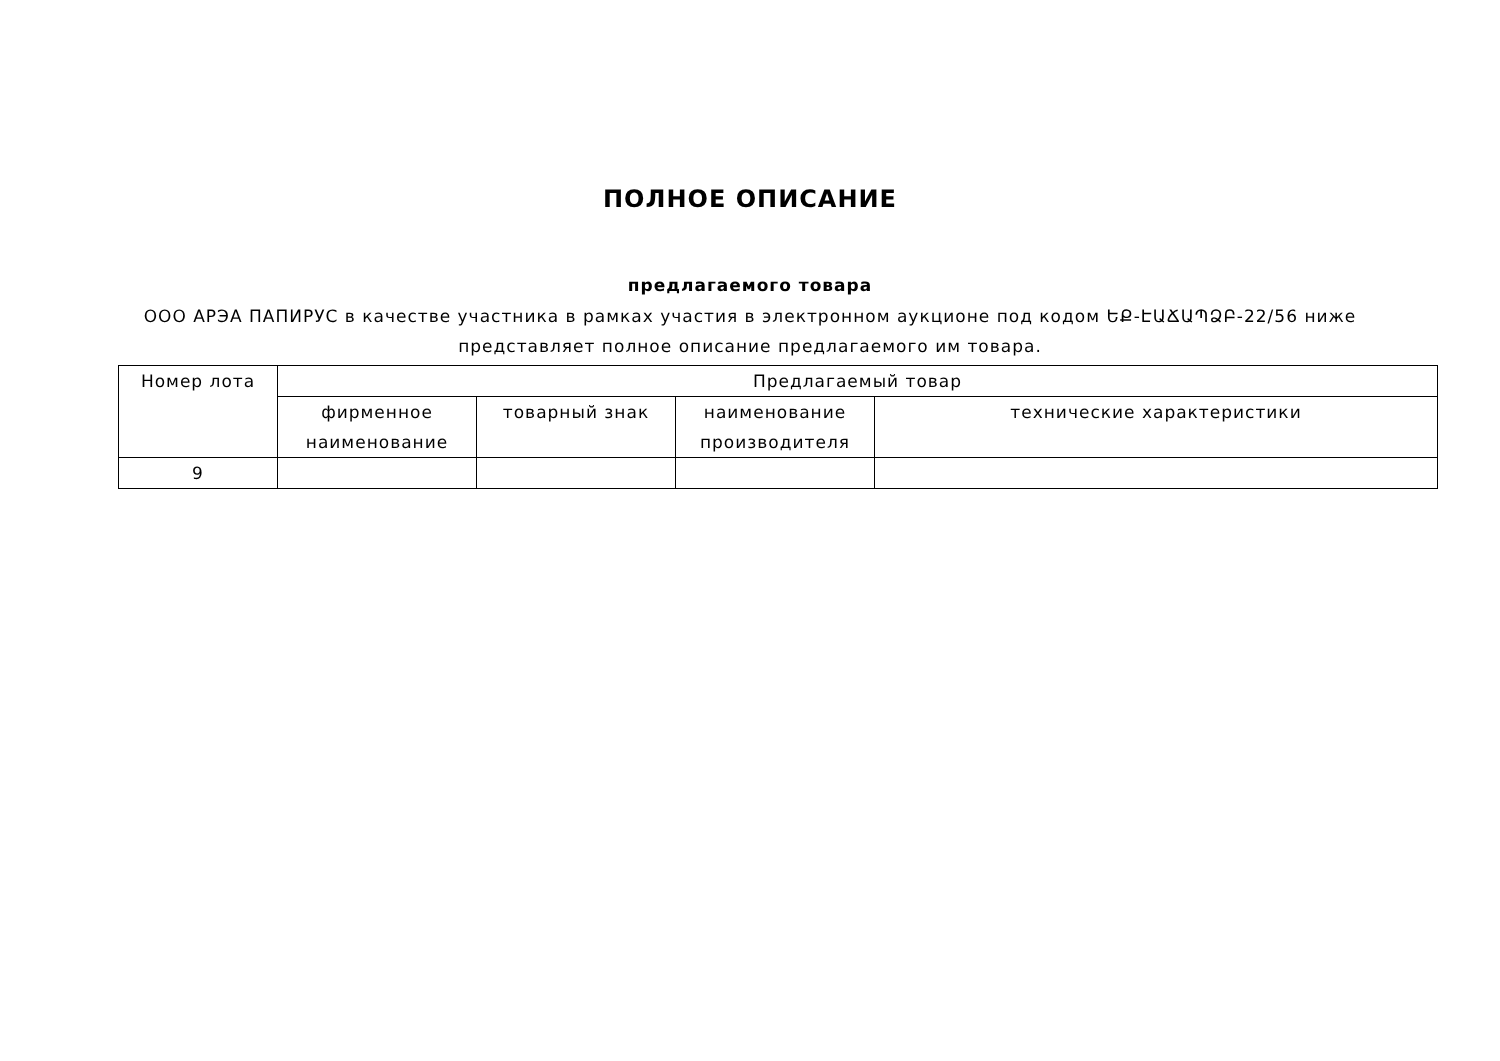ПОЛНОЕ ОПИСАНИЕ
предлагаемого товара
ООО АРЭА ПАПИРУС в качестве участника в рамках участия в электронном аукционе под кодом ԵՔ-ԷԱՃԱՊՁԲ-22/56 ниже представляет полное описание предлагаемого им товара.
| Номер лота | Предлагаемый товар | | | |
| --- | --- | --- | --- | --- |
| | фирменное наименование | товарный знак | наименование производителя | технические характеристики |
| 9 | | | | |